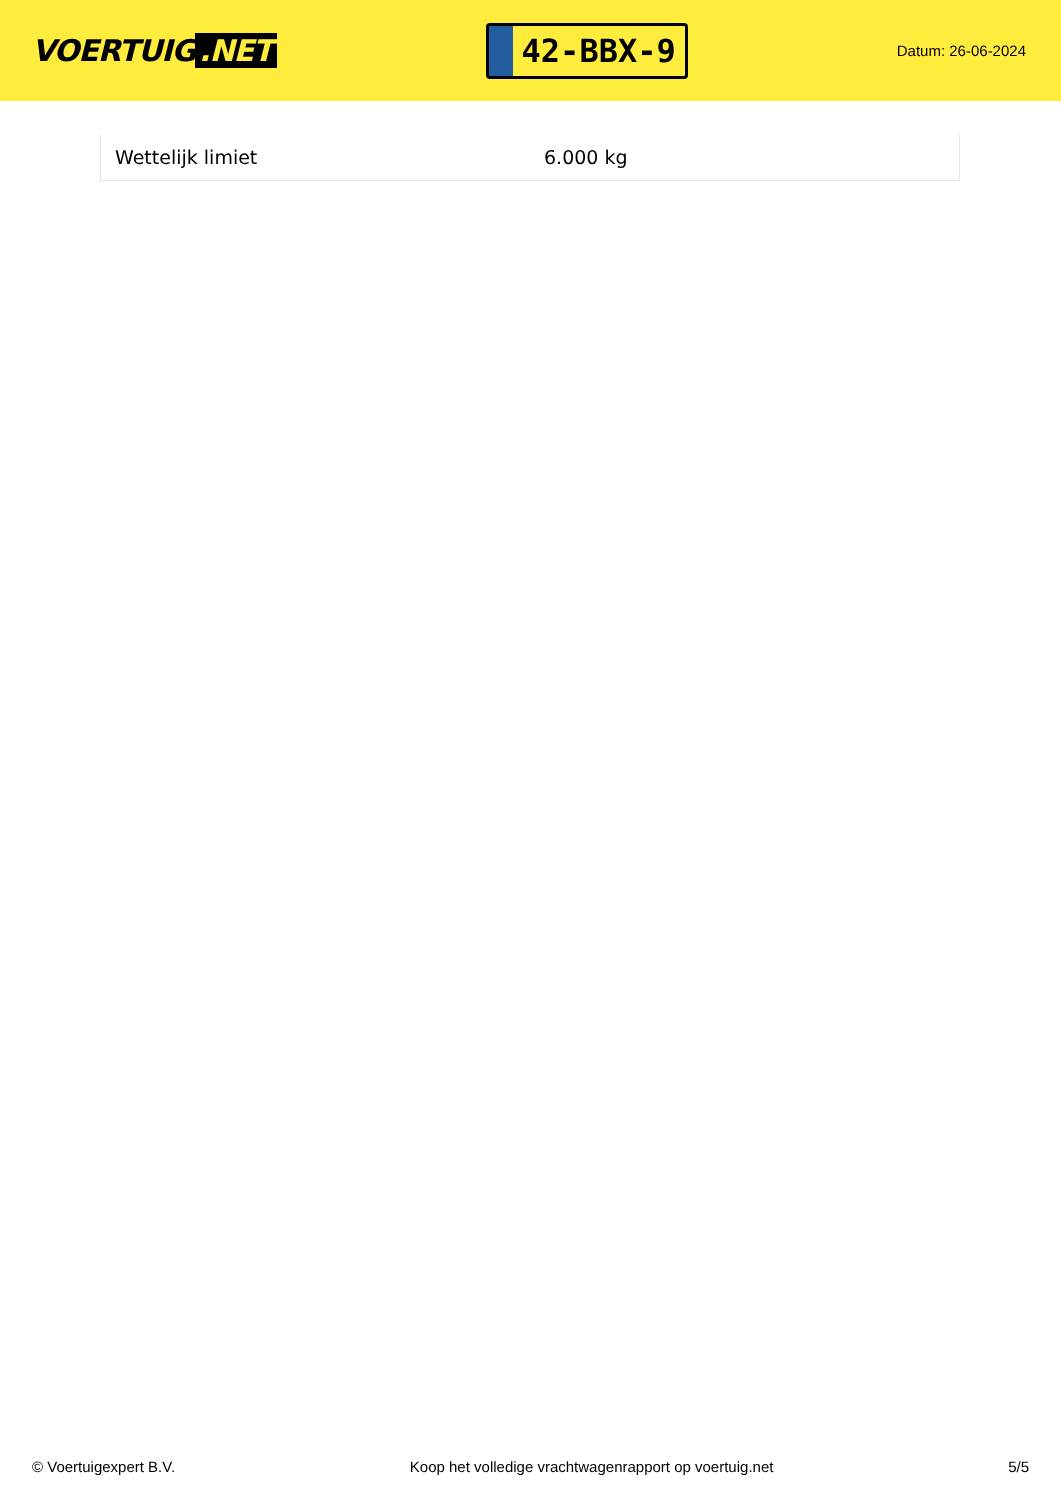VOERTUIG.NET
42-BBX-9
Datum: 26-06-2024
| Wettelijk limiet | 6.000 kg |
© Voertuigexpert B.V. Koop het volledige vrachtwagenrapport op voertuig.net 5/5